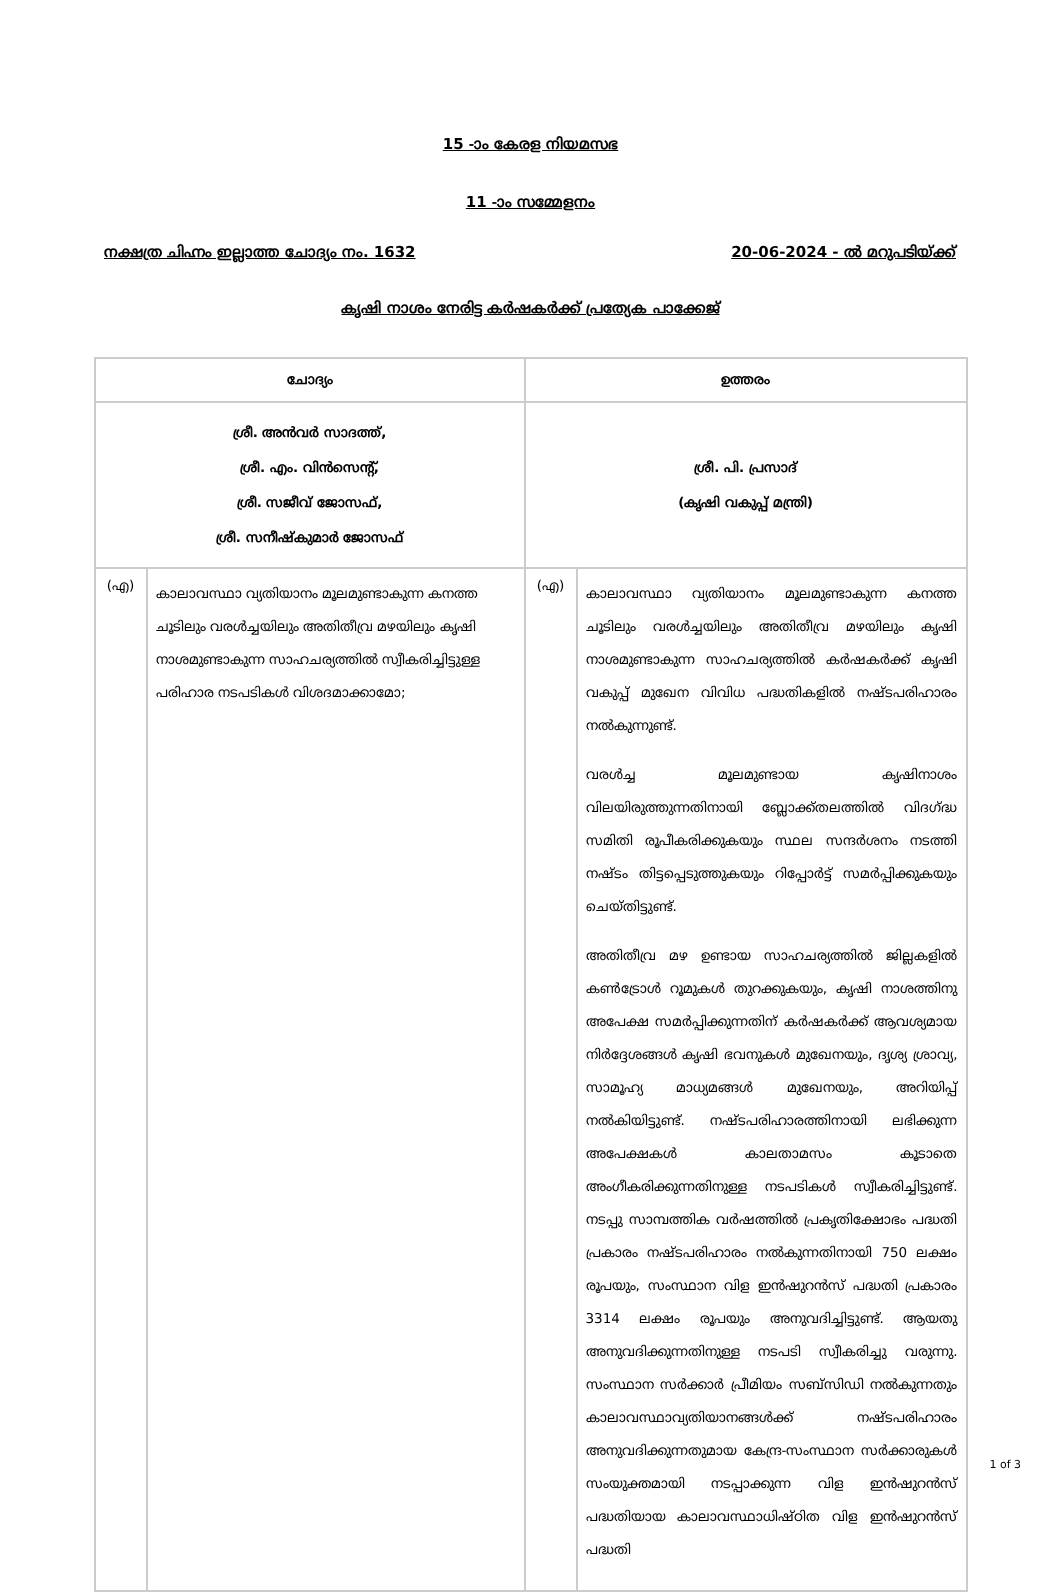15 -ാം കേരള നിയമസഭ
11 -ാം സമ്മേളനം
നക്ഷത്ര ചിഹ്നം ഇല്ലാത്ത ചോദ്യം നം. 1632 20-06-2024 - ൽ മറുപടിയ്ക്ക്
കൃഷി നാശം നേരിട്ട കർഷകർക്ക് പ്രത്യേക പാക്കേജ്
| ചോദ്യം | | ഉത്തരം | |
| --- | --- | --- | --- |
| ശ്രീ. അൻവർ സാദത്ത്, ശ്രീ. എം. വിൻസെന്റ്, ശ്രീ. സജീവ് ജോസഫ്, ശ്രീ. സനീഷ്കുമാർ ജോസഫ് | | ശ്രീ. പി. പ്രസാദ് (കൃഷി വകുപ്പ് മന്ത്രി) | |
| (എ) | കാലാവസ്ഥാ വ്യതിയാനം മൂലമുണ്ടാകുന്ന കനത്ത ചൂടിലും വരൾച്ചയിലും അതിതീവ്ര മഴയിലും കൃഷി നാശമുണ്ടാകുന്ന സാഹചര്യത്തിൽ സ്വീകരിച്ചിട്ടുള്ള പരിഹാര നടപടികൾ വിശദമാക്കാമോ; | (എ) | കാലാവസ്ഥാ വ്യതിയാനം മൂലമുണ്ടാകുന്ന കനത്ത ചൂടിലും വരൾച്ചയിലും അതിതീവ്ര മഴയിലും കൃഷി നാശമുണ്ടാകുന്ന സാഹചര്യത്തിൽ കർഷകർക്ക് കൃഷി വകുപ്പ് മുഖേന വിവിധ പദ്ധതികളിൽ നഷ്ടപരിഹാരം നൽകുന്നുണ്ട്. വരൾച്ച മൂലമുണ്ടായ കൃഷിനാശം വിലയിരുത്തുന്നതിനായി ബ്ലോക്ക്തലത്തിൽ വിദഗ്ദ്ധ സമിതി രൂപീകരിക്കുകയും സ്ഥല സന്ദർശനം നടത്തി നഷ്ടം തിട്ടപ്പെടുത്തുകയും റിപ്പോർട്ട് സമർപ്പിക്കുകയും ചെയ്തിട്ടുണ്ട്. അതിതീവ്ര മഴ ഉണ്ടായ സാഹചര്യത്തിൽ ജില്ലകളിൽ കൺട്രോൾ റൂമുകൾ തുറക്കുകയും, കൃഷി നാശത്തിനു അപേക്ഷ സമർപ്പിക്കുന്നതിന് കർഷകർക്ക് ആവശ്യമായ നിർദ്ദേശങ്ങൾ കൃഷി ഭവനുകൾ മുഖേനയും, ദൃശ്യ ശ്രാവ്യ, സാമൂഹ്യ മാധ്യമങ്ങൾ മുഖേനയും, അറിയിപ്പ് നൽകിയിട്ടുണ്ട്. നഷ്ടപരിഹാരത്തിനായി ലഭിക്കുന്ന അപേക്ഷകൾ കാലതാമസം കൂടാതെ അംഗീകരിക്കുന്നതിനുള്ള നടപടികൾ സ്വീകരിച്ചിട്ടുണ്ട്. നടപ്പു സാമ്പത്തിക വർഷത്തിൽ പ്രകൃതിക്ഷോഭം പദ്ധതി പ്രകാരം നഷ്ടപരിഹാരം നൽകുന്നതിനായി 750 ലക്ഷം രൂപയും, സംസ്ഥാന വിള ഇൻഷുറൻസ് പദ്ധതി പ്രകാരം 3314 ലക്ഷം രൂപയും അനുവദിച്ചിട്ടുണ്ട്. ആയതു അനുവദിക്കുന്നതിനുള്ള നടപടി സ്വീകരിച്ചു വരുന്നു. സംസ്ഥാന സർക്കാർ പ്രീമിയം സബ്സിഡി നൽകുന്നതും കാലാവസ്ഥാവ്യതിയാനങ്ങൾക്ക് നഷ്ടപരിഹാരം അനുവദിക്കുന്നതുമായ കേന്ദ്ര-സംസ്ഥാന സർക്കാരുകൾ സംയുക്തമായി നടപ്പാക്കുന്ന വിള ഇൻഷുറൻസ് പദ്ധതിയായ കാലാവസ്ഥാധിഷ്ഠിത വിള ഇൻഷുറൻസ് പദ്ധതി |
1 of 3